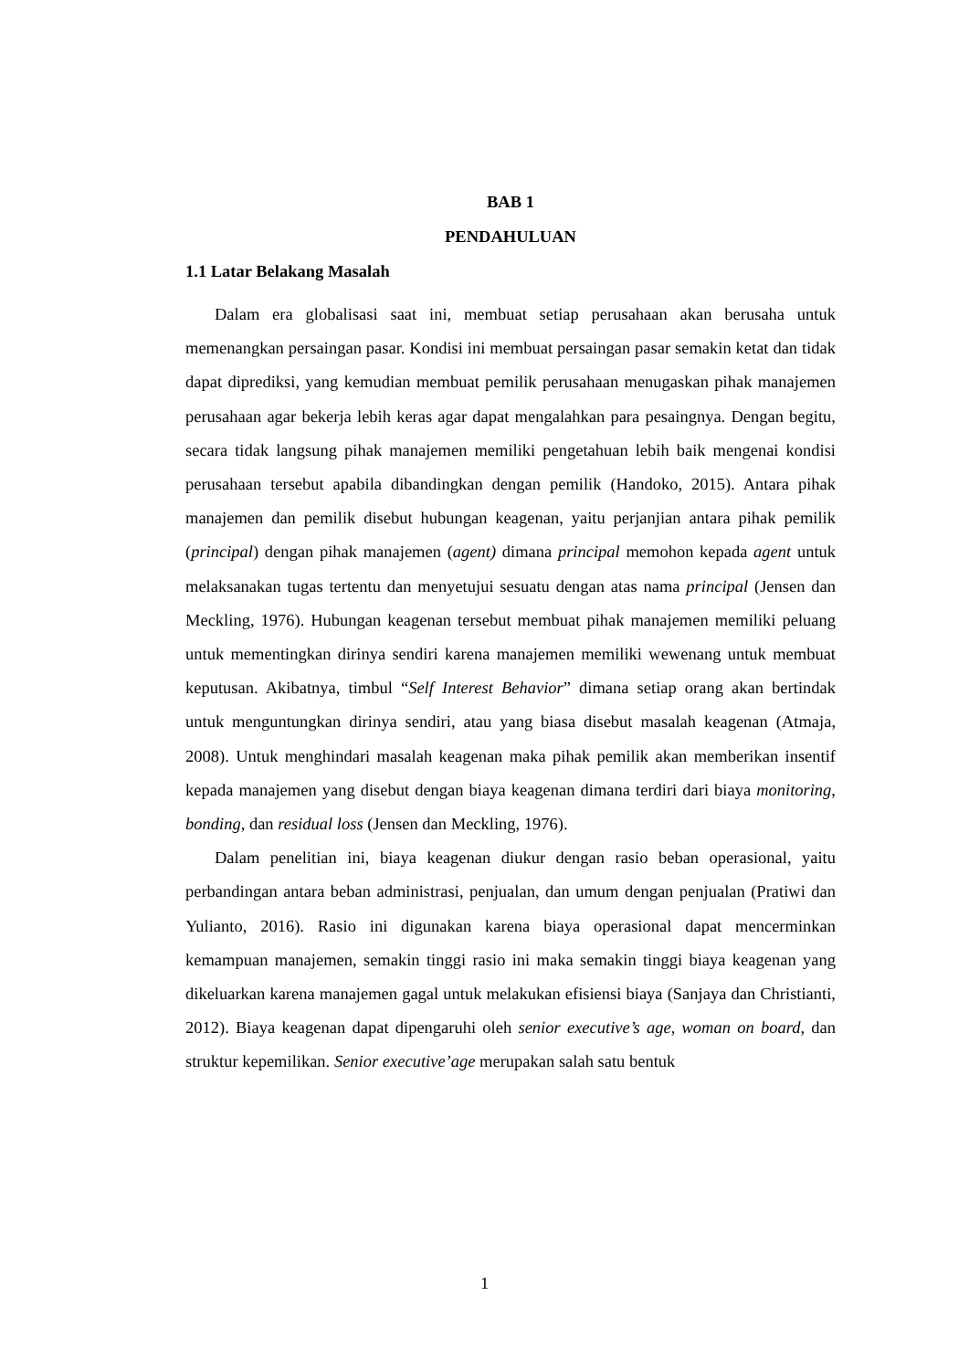BAB 1
PENDAHULUAN
1.1 Latar Belakang Masalah
Dalam era globalisasi saat ini, membuat setiap perusahaan akan berusaha untuk memenangkan persaingan pasar. Kondisi ini membuat persaingan pasar semakin ketat dan tidak dapat diprediksi, yang kemudian membuat pemilik perusahaan menugaskan pihak manajemen perusahaan agar bekerja lebih keras agar dapat mengalahkan para pesaingnya. Dengan begitu, secara tidak langsung pihak manajemen memiliki pengetahuan lebih baik mengenai kondisi perusahaan tersebut apabila dibandingkan dengan pemilik (Handoko, 2015). Antara pihak manajemen dan pemilik disebut hubungan keagenan, yaitu perjanjian antara pihak pemilik (principal) dengan pihak manajemen (agent) dimana principal memohon kepada agent untuk melaksanakan tugas tertentu dan menyetujui sesuatu dengan atas nama principal (Jensen dan Meckling, 1976). Hubungan keagenan tersebut membuat pihak manajemen memiliki peluang untuk mementingkan dirinya sendiri karena manajemen memiliki wewenang untuk membuat keputusan. Akibatnya, timbul “Self Interest Behavior” dimana setiap orang akan bertindak untuk menguntungkan dirinya sendiri, atau yang biasa disebut masalah keagenan (Atmaja, 2008). Untuk menghindari masalah keagenan maka pihak pemilik akan memberikan insentif kepada manajemen yang disebut dengan biaya keagenan dimana terdiri dari biaya monitoring, bonding, dan residual loss (Jensen dan Meckling, 1976).
Dalam penelitian ini, biaya keagenan diukur dengan rasio beban operasional, yaitu perbandingan antara beban administrasi, penjualan, dan umum dengan penjualan (Pratiwi dan Yulianto, 2016). Rasio ini digunakan karena biaya operasional dapat mencerminkan kemampuan manajemen, semakin tinggi rasio ini maka semakin tinggi biaya keagenan yang dikeluarkan karena manajemen gagal untuk melakukan efisiensi biaya (Sanjaya dan Christianti, 2012). Biaya keagenan dapat dipengaruhi oleh senior executive’s age, woman on board, dan struktur kepemilikan. Senior executive’age merupakan salah satu bentuk
1